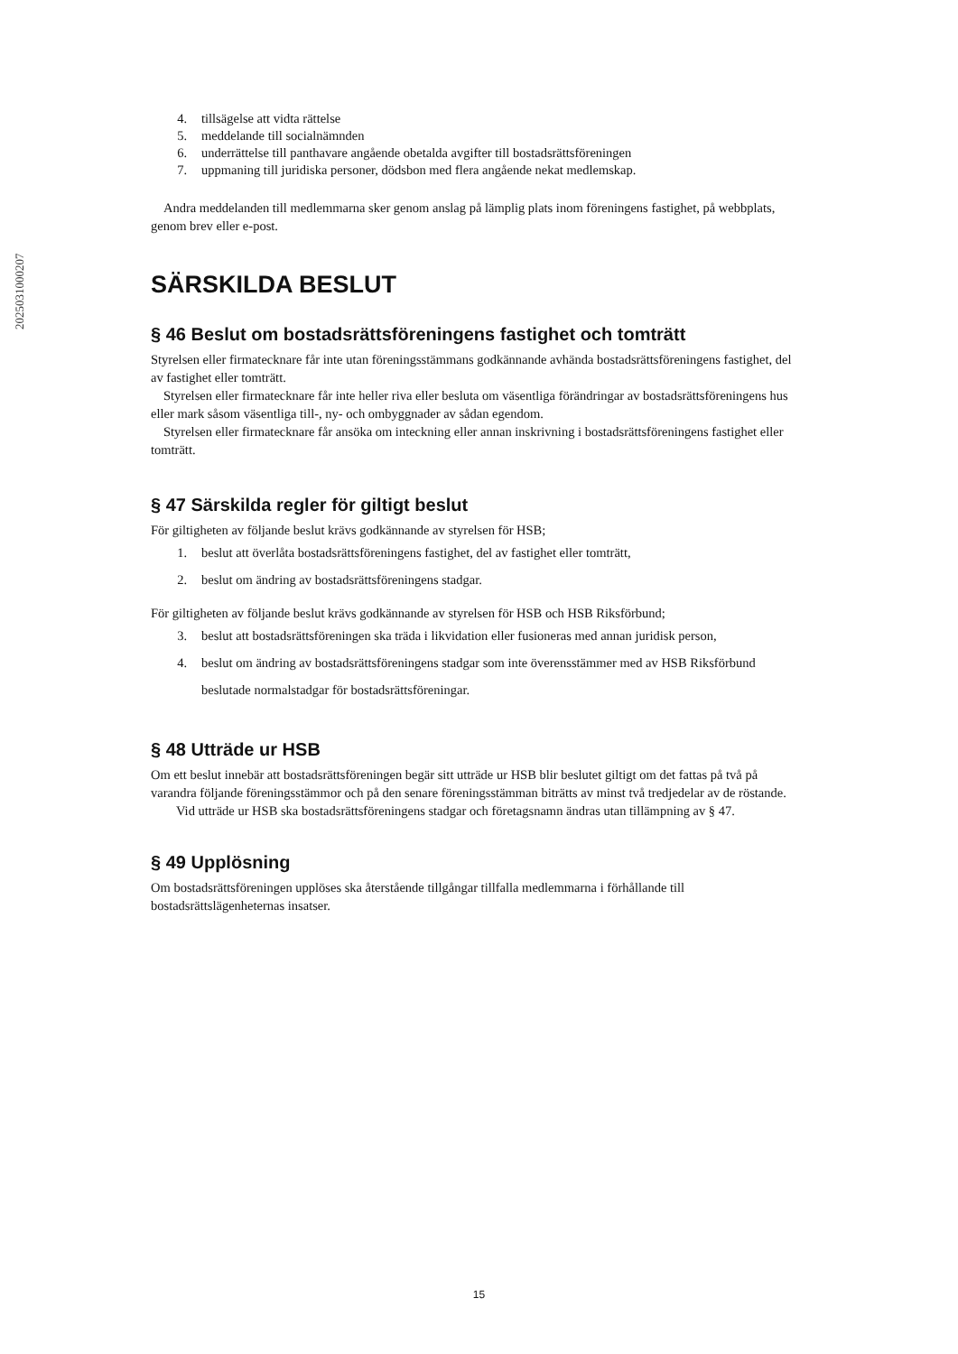2025031000207
4. tillsägelse att vidta rättelse
5. meddelande till socialnämnden
6. underrättelse till panthavare angående obetalda avgifter till bostadsrättsföreningen
7. uppmaning till juridiska personer, dödsbon med flera angående nekat medlemskap.
Andra meddelanden till medlemmarna sker genom anslag på lämplig plats inom föreningens fastighet, på webbplats, genom brev eller e-post.
SÄRSKILDA BESLUT
§ 46 Beslut om bostadsrättsföreningens fastighet och tomträtt
Styrelsen eller firmatecknare får inte utan föreningsstämmans godkännande avhända bostadsrättsföreningens fastighet, del av fastighet eller tomträtt.
Styrelsen eller firmatecknare får inte heller riva eller besluta om väsentliga förändringar av bostadsrättsföreningens hus eller mark såsom väsentliga till-, ny- och ombyggnader av sådan egendom.
Styrelsen eller firmatecknare får ansöka om inteckning eller annan inskrivning i bostadsrättsföreningens fastighet eller tomträtt.
§ 47 Särskilda regler för giltigt beslut
För giltigheten av följande beslut krävs godkännande av styrelsen för HSB;
1. beslut att överlåta bostadsrättsföreningens fastighet, del av fastighet eller tomträtt,
2. beslut om ändring av bostadsrättsföreningens stadgar.
För giltigheten av följande beslut krävs godkännande av styrelsen för HSB och HSB Riksförbund;
3. beslut att bostadsrättsföreningen ska träda i likvidation eller fusioneras med annan juridisk person,
4. beslut om ändring av bostadsrättsföreningens stadgar som inte överensstämmer med av HSB Riksförbund beslutade normalstadgar för bostadsrättsföreningar.
§ 48 Utträde ur HSB
Om ett beslut innebär att bostadsrättsföreningen begär sitt utträde ur HSB blir beslutet giltigt om det fattas på två på varandra följande föreningsstämmor och på den senare föreningsstämman biträtts av minst två tredjedelar av de röstande.
Vid utträde ur HSB ska bostadsrättsföreningens stadgar och företagsnamn ändras utan tillämpning av § 47.
§ 49 Upplösning
Om bostadsrättsföreningen upplöses ska återstående tillgångar tillfalla medlemmarna i förhållande till bostadsrättslägenheternas insatser.
15